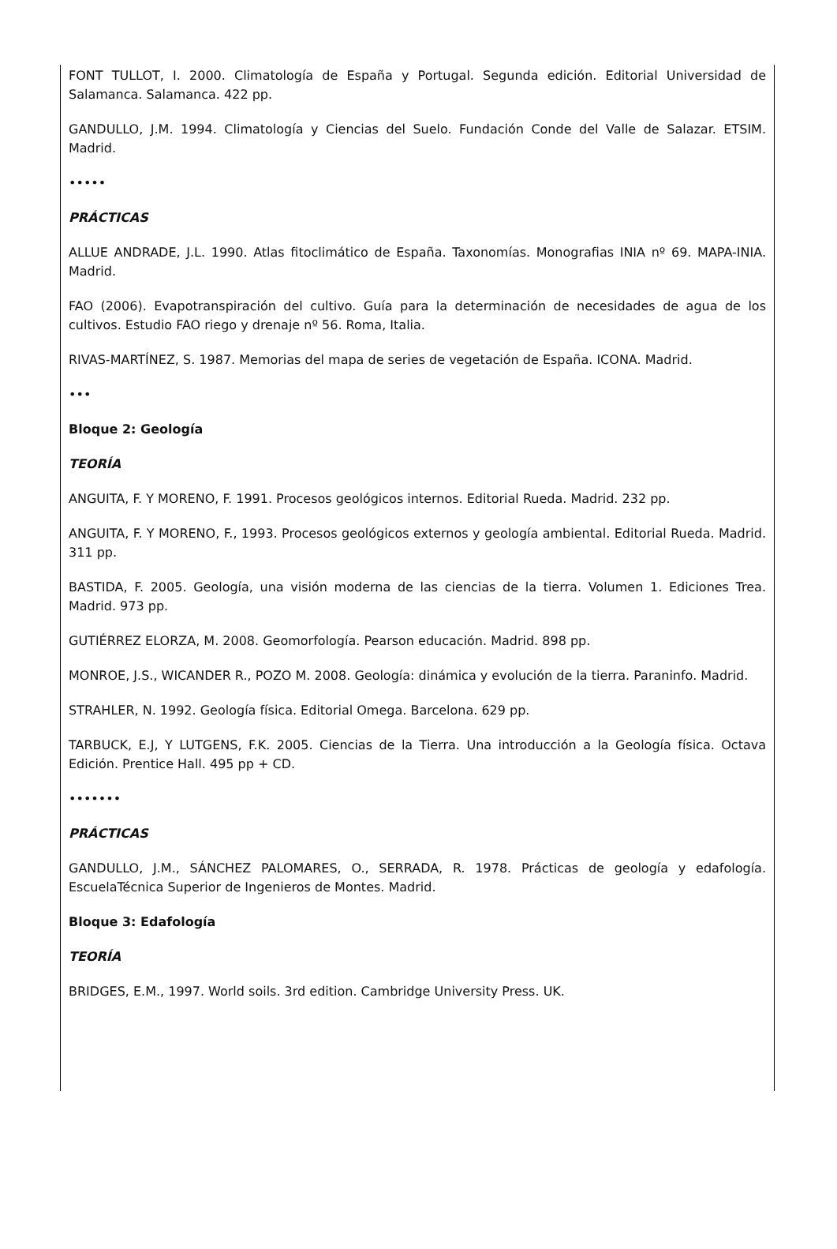FONT TULLOT, I. 2000. Climatología de España y Portugal. Segunda edición. Editorial Universidad de Salamanca. Salamanca. 422 pp.
GANDULLO, J.M. 1994. Climatología y Ciencias del Suelo. Fundación Conde del Valle de Salazar. ETSIM. Madrid.
•••••
PRÁCTICAS
ALLUE ANDRADE, J.L. 1990. Atlas fitoclimático de España. Taxonomías. Monografias INIA nº 69. MAPA-INIA. Madrid.
FAO (2006). Evapotranspiración del cultivo. Guía para la determinación de necesidades de agua de los cultivos. Estudio FAO riego y drenaje nº 56. Roma, Italia.
RIVAS-MARTÍNEZ, S. 1987. Memorias del mapa de series de vegetación de España. ICONA. Madrid.
•••
Bloque 2: Geología
TEORÍA
ANGUITA, F. Y MORENO, F. 1991. Procesos geológicos internos. Editorial Rueda. Madrid. 232 pp.
ANGUITA, F. Y MORENO, F., 1993. Procesos geológicos externos y geología ambiental. Editorial Rueda. Madrid. 311 pp.
BASTIDA, F. 2005. Geología, una visión moderna de las ciencias de la tierra. Volumen 1. Ediciones Trea. Madrid. 973 pp.
GUTIÉRREZ ELORZA, M. 2008. Geomorfología. Pearson educación. Madrid. 898 pp.
MONROE, J.S., WICANDER R., POZO M. 2008. Geología: dinámica y evolución de la tierra. Paraninfo. Madrid.
STRAHLER, N. 1992. Geología física. Editorial Omega. Barcelona. 629 pp.
TARBUCK, E.J, Y LUTGENS, F.K. 2005. Ciencias de la Tierra. Una introducción a la Geología física. Octava Edición. Prentice Hall. 495 pp + CD.
•••••••
PRÁCTICAS
GANDULLO, J.M., SÁNCHEZ PALOMARES, O., SERRADA, R. 1978. Prácticas de geología y edafología. EscuelaTécnica Superior de Ingenieros de Montes. Madrid.
Bloque 3: Edafología
TEORÍA
BRIDGES, E.M., 1997. World soils. 3rd edition. Cambridge University Press. UK.